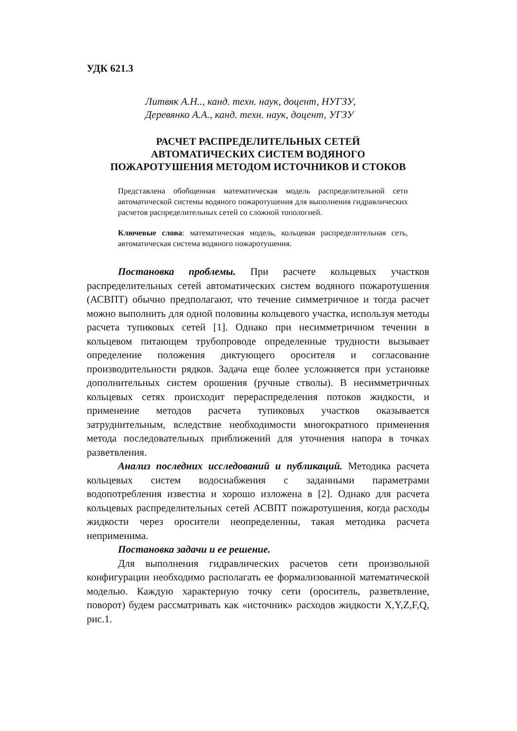УДК 621.3
Литвяк А.Н.., канд. техн. наук, доцент, НУГЗУ,
Деревянко А.А., канд. техн. наук, доцент, УГЗУ
РАСЧЕТ РАСПРЕДЕЛИТЕЛЬНЫХ СЕТЕЙ
АВТОМАТИЧЕСКИХ СИСТЕМ ВОДЯНОГО
ПОЖАРОТУШЕНИЯ МЕТОДОМ ИСТОЧНИКОВ И СТОКОВ
Представлена обобщенная математическая модель распределительной сети автоматической системы водяного пожаротушения для выполнения гидравлических расчетов распределительных сетей со сложной топологией.
Ключевые слова: математическая модель, кольцевая распределительная сеть, автоматическая система водяного пожаротушения.
Постановка проблемы. При расчете кольцевых участков распределительных сетей автоматических систем водяного пожаротушения (АСВПТ) обычно предполагают, что течение симметричное и тогда расчет можно выполнить для одной половины кольцевого участка, используя методы расчета тупиковых сетей [1]. Однако при несимметричном течении в кольцевом питающем трубопроводе определенные трудности вызывает определение положения диктующего оросителя и согласование производительности рядков. Задача еще более усложняется при установке дополнительных систем орошения (ручные стволы). В несимметричных кольцевых сетях происходит перераспределения потоков жидкости, и применение методов расчета тупиковых участков оказывается затруднительным, вследствие необходимости многократного применения метода последовательных приближений для уточнения напора в точках разветвления.
Анализ последних исследований и публикаций. Методика расчета кольцевых систем водоснабжения с заданными параметрами водопотребления известна и хорошо изложена в [2]. Однако для расчета кольцевых распределительных сетей АСВПТ пожаротушения, когда расходы жидкости через оросители неопределенны, такая методика расчета неприменима.
Постановка задачи и ее решение.
Для выполнения гидравлических расчетов сети произвольной конфигурации необходимо располагать ее формализованной математической моделью. Каждую характерную точку сети (ороситель, разветвление, поворот) будем рассматривать как «источник» расходов жидкости X,Y,Z,F,Q, рис.1.